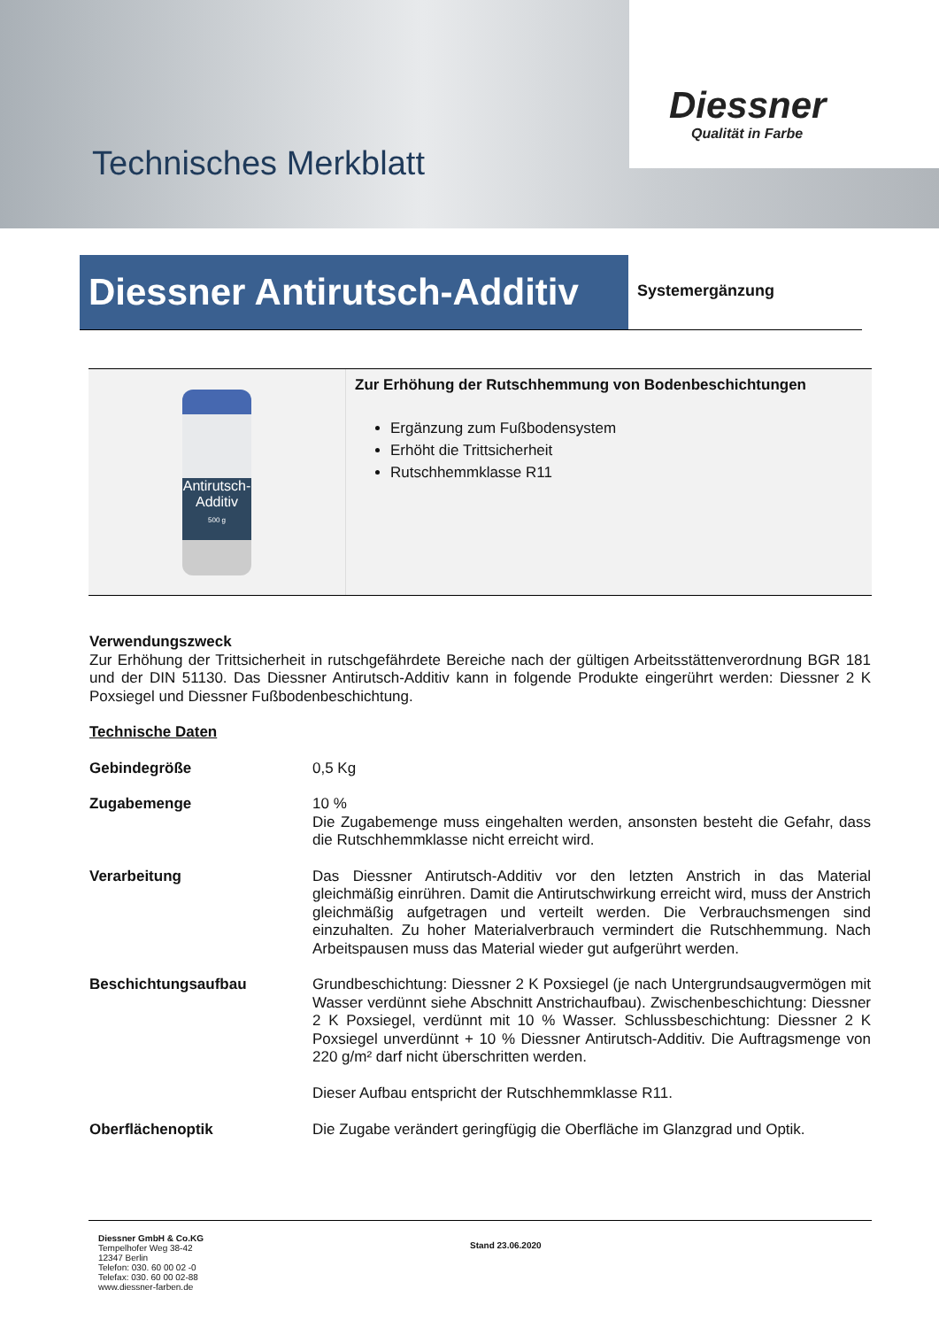Diessner
Qualität in Farbe
Technisches Merkblatt
Diessner Antirutsch-Additiv
Systemergänzung
Antirutsch-
Additiv
500 g
Zur Erhöhung der Rutschhemmung von Bodenbeschichtungen
Ergänzung zum Fußbodensystem
Erhöht die Trittsicherheit
Rutschhemmklasse R11
Verwendungszweck
Zur Erhöhung der Trittsicherheit in rutschgefährdete Bereiche nach der gültigen Arbeitsstättenverordnung BGR 181 und der DIN 51130. Das Diessner Antirutsch-Additiv kann in folgende Produkte eingerührt werden: Diessner 2 K Poxsiegel und Diessner Fußbodenbeschichtung.
Technische Daten
| Gebindegröße | 0,5 Kg |
| Zugabemenge | 10 % Die Zugabemenge muss eingehalten werden, ansonsten besteht die Gefahr, dass die Rutschhemmklasse nicht erreicht wird. |
| Verarbeitung | Das Diessner Antirutsch-Additiv vor den letzten Anstrich in das Material gleichmäßig einrühren. Damit die Antirutschwirkung erreicht wird, muss der Anstrich gleichmäßig aufgetragen und verteilt werden. Die Verbrauchsmengen sind einzuhalten. Zu hoher Materialverbrauch vermindert die Rutschhemmung. Nach Arbeitspausen muss das Material wieder gut aufgerührt werden. |
| Beschichtungsaufbau | Grundbeschichtung: Diessner 2 K Poxsiegel (je nach Untergrundsaugvermögen mit Wasser verdünnt siehe Abschnitt Anstrichaufbau). Zwischenbeschichtung: Diessner 2 K Poxsiegel, verdünnt mit 10 % Wasser. Schlussbeschichtung: Diessner 2 K Poxsiegel unverdünnt + 10 % Diessner Antirutsch-Additiv. Die Auftragsmenge von 220 g/m² darf nicht überschritten werden. Dieser Aufbau entspricht der Rutschhemmklasse R11. |
| Oberflächenoptik | Die Zugabe verändert geringfügig die Oberfläche im Glanzgrad und Optik. |
Diessner GmbH & Co.KG
Tempelhofer Weg 38-42
12347 Berlin
Telefon: 030. 60 00 02 -0
Telefax: 030. 60 00 02-88
www.diessner-farben.de
Stand 23.06.2020